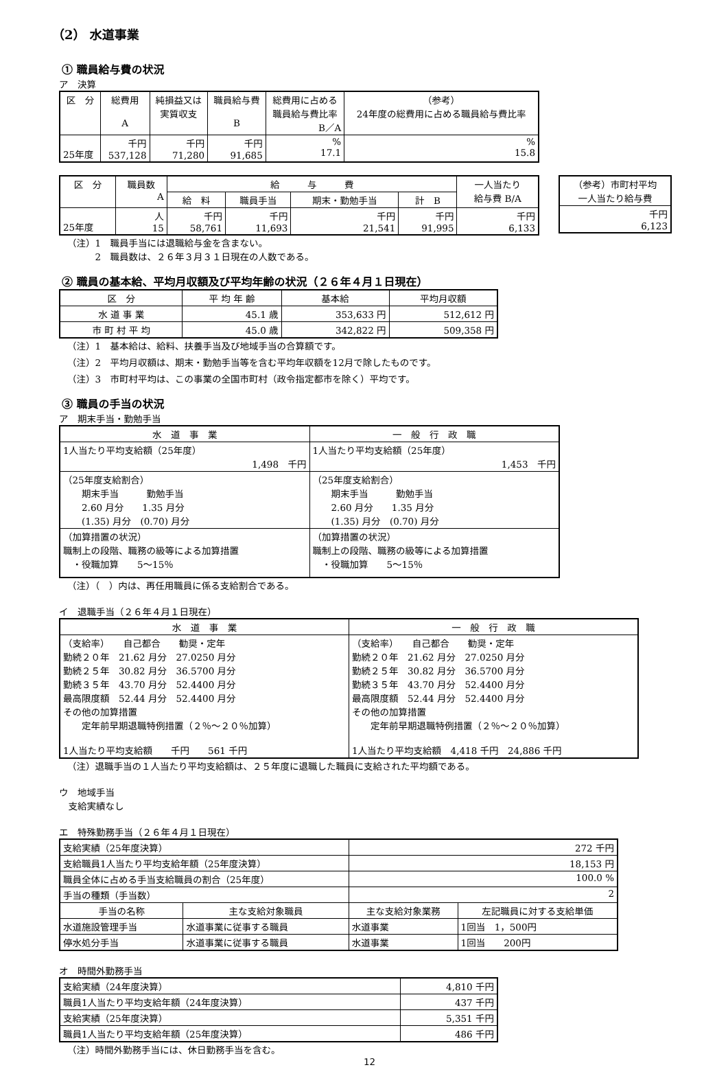（2） 水道事業
① 職員給与費の状況
ア　決算
| 区 分 | 総費用 A | 純損益又は 実質収支 | 職員給与費 B | 総費用に占める 職員給与費比率 B／A | （参考） 24年度の総費用に占める職員給与費比率 |
| --- | --- | --- | --- | --- | --- |
| 25年度 | 千円 537,128 | 千円 71,280 | 千円 91,685 | % 17.1 | % 15.8 |
| 区 分 | 職員数 A | 給 与 費 | | | | 一人当たり 給与費 B/A |
| --- | --- | --- | --- | --- | --- | --- |
| | | 給 料 | 職員手当 | 期末・勤勉手当 | 計 B | |
| 25年度 | 人 15 | 千円 58,761 | 千円 11,693 | 千円 21,541 | 千円 91,995 | 千円 6,133 |
| （参考）市町村平均 一人当たり給与費 |
| --- |
| 千円 6,123 |
（注）1　職員手当には退職給与金を含まない。
　　　2　職員数は、２６年３月３１日現在の人数である。
② 職員の基本給、平均月収額及び平均年齢の状況（２６年４月１日現在）
| 区 分 | 平 均 年 齢 | 基本給 | 平均月収額 |
| --- | --- | --- | --- |
| 水 道 事 業 | 45.1 歳 | 353,633 円 | 512,612 円 |
| 市 町 村 平 均 | 45.0 歳 | 342,822 円 | 509,358 円 |
（注）1　基本給は、給料、扶養手当及び地域手当の合算額です。
（注）2　平均月収額は、期末・勤勉手当等を含む平均年収額を12月で除したものです。
（注）3　市町村平均は、この事業の全国市町村（政令指定都市を除く）平均です。
③ 職員の手当の状況
ア　期末手当・勤勉手当
| 水 道 事 業 | 一 般 行 政 職 |
| --- | --- |
| 1人当たり平均支給額（25年度） 1,498 千円 | 1人当たり平均支給額（25年度） 1,453 千円 |
| （25年度支給割合） 期末手当 勤勉手当 2.60 月分 1.35 月分 (1.35) 月分 (0.70) 月分 | （25年度支給割合） 期末手当 勤勉手当 2.60 月分 1.35 月分 (1.35) 月分 (0.70) 月分 |
| （加算措置の状況） 職制上の段階、職務の級等による加算措置 ・役職加算 5～15％ | （加算措置の状況） 職制上の段階、職務の級等による加算措置 ・役職加算 5～15％ |
（注）（　）内は、再任用職員に係る支給割合である。
イ　退職手当（２６年４月１日現在）
| 水 道 事 業 | 一 般 行 政 職 |
| --- | --- |
| （支給率） 自己都合 勧奨・定年 勤続２０年 21.62 月分 27.0250 月分 勤続２５年 30.82 月分 36.5700 月分 勤続３５年 43.70 月分 52.4400 月分 最高限度額 52.44 月分 52.4400 月分 その他の加算措置 定年前早期退職特例措置（２％～２０％加算） 1人当たり平均支給額 千円 561 千円 | （支給率） 自己都合 勧奨・定年 勤続２０年 21.62 月分 27.0250 月分 勤続２５年 30.82 月分 36.5700 月分 勤続３５年 43.70 月分 52.4400 月分 最高限度額 52.44 月分 52.4400 月分 その他の加算措置 定年前早期退職特例措置（２％～２０％加算） 1人当たり平均支給額 4,418 千円 24,886 千円 |
（注）退職手当の１人当たり平均支給額は、２５年度に退職した職員に支給された平均額である。
ウ　地域手当
　支給実績なし
エ　特殊勤務手当（２６年４月１日現在）
| 支給実績（25年度決算） | | 272 千円 | |
| 支給職員1人当たり平均支給年額（25年度決算） | | 18,153 円 | |
| 職員全体に占める手当支給職員の割合（25年度） | | 100.0 % | |
| 手当の種類（手当数） | | 2 | |
| 手当の名称 | 主な支給対象職員 | 主な支給対象業務 | 左記職員に対する支給単価 |
| 水道施設管理手当 | 水道事業に従事する職員 | 水道事業 | 1回当 1，500円 |
| 停水処分手当 | 水道事業に従事する職員 | 水道事業 | 1回当 200円 |
オ　時間外勤務手当
| 支給実績（24年度決算） | 4,810 千円 |
| 職員1人当たり平均支給年額（24年度決算） | 437 千円 |
| 支給実績（25年度決算） | 5,351 千円 |
| 職員1人当たり平均支給年額（25年度決算） | 486 千円 |
（注）時間外勤務手当には、休日勤務手当を含む。
12